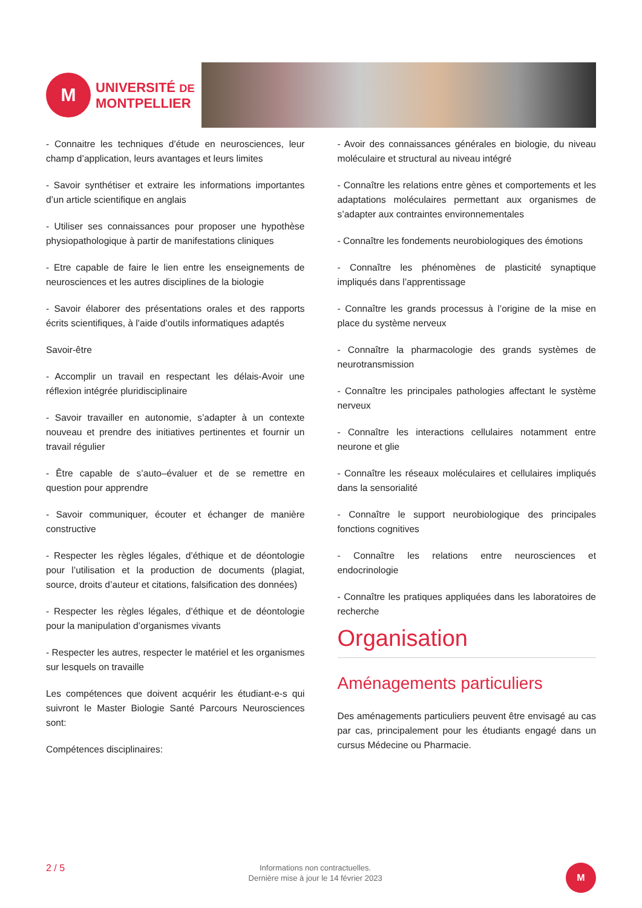M
UNIVERSITÉ DE
MONTPELLIER
- Connaitre les techniques d’étude en neurosciences, leur champ d’application, leurs avantages et leurs limites
- Savoir synthétiser et extraire les informations importantes d’un article scientifique en anglais
- Utiliser ses connaissances pour proposer une hypothèse physiopathologique à partir de manifestations cliniques
- Etre capable de faire le lien entre les enseignements de neurosciences et les autres disciplines de la biologie
- Savoir élaborer des présentations orales et des rapports écrits scientifiques, à l’aide d’outils informatiques adaptés
Savoir-être
- Accomplir un travail en respectant les délais-Avoir une réflexion intégrée pluridisciplinaire
- Savoir travailler en autonomie, s’adapter à un contexte nouveau et prendre des initiatives pertinentes et fournir un travail régulier
- Être capable de s’auto–évaluer et de se remettre en question pour apprendre
- Savoir communiquer, écouter et échanger de manière constructive
- Respecter les règles légales, d’éthique et de déontologie pour l’utilisation et la production de documents (plagiat, source, droits d’auteur et citations, falsification des données)
- Respecter les règles légales, d’éthique et de déontologie pour la manipulation d’organismes vivants
- Respecter les autres, respecter le matériel et les organismes sur lesquels on travaille
Les compétences que doivent acquérir les étudiant-e-s qui suivront le Master Biologie Santé Parcours Neurosciences sont:
Compétences disciplinaires:
- Avoir des connaissances générales en biologie, du niveau moléculaire et structural au niveau intégré
- Connaître les relations entre gènes et comportements et les adaptations moléculaires permettant aux organismes de s’adapter aux contraintes environnementales
- Connaître les fondements neurobiologiques des émotions
- Connaître les phénomènes de plasticité synaptique impliqués dans l’apprentissage
- Connaître les grands processus à l’origine de la mise en place du système nerveux
- Connaître la pharmacologie des grands systèmes de neurotransmission
- Connaître les principales pathologies affectant le système nerveux
- Connaître les interactions cellulaires notamment entre neurone et glie
- Connaître les réseaux moléculaires et cellulaires impliqués dans la sensorialité
- Connaître le support neurobiologique des principales fonctions cognitives
- Connaître les relations entre neurosciences et endocrinologie
- Connaître les pratiques appliquées dans les laboratoires de recherche
Organisation
Aménagements particuliers
Des aménagements particuliers peuvent être envisagé au cas par cas, principalement pour les étudiants engagé dans un cursus Médecine ou Pharmacie.
2 / 5
Informations non contractuelles.
Dernière mise à jour le 14 février 2023
M